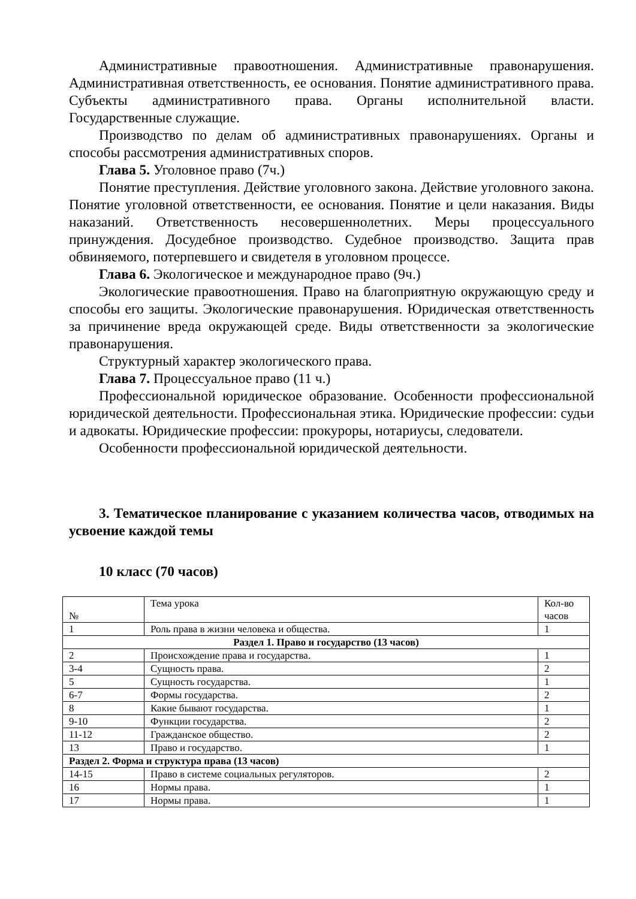Административные правоотношения. Административные правонарушения. Административная ответственность, ее основания. Понятие административного права. Субъекты административного права. Органы исполнительной власти. Государственные служащие.
Производство по делам об административных правонарушениях. Органы и способы рассмотрения административных споров.
Глава 5. Уголовное право (7ч.)
Понятие преступления. Действие уголовного закона. Действие уголовного закона. Понятие уголовной ответственности, ее основания. Понятие и цели наказания. Виды наказаний. Ответственность несовершеннолетних. Меры процессуального принуждения. Досудебное производство. Судебное производство. Защита прав обвиняемого, потерпевшего и свидетеля в уголовном процессе.
Глава 6. Экологическое и международное право (9ч.)
Экологические правоотношения. Право на благоприятную окружающую среду и способы его защиты. Экологические правонарушения. Юридическая ответственность за причинение вреда окружающей среде. Виды ответственности за экологические правонарушения.
Структурный характер экологического права.
Глава 7. Процессуальное право (11 ч.)
Профессиональной юридическое образование. Особенности профессиональной юридической деятельности. Профессиональная этика. Юридические профессии: судьи и адвокаты. Юридические профессии: прокуроры, нотариусы, следователи.
Особенности профессиональной юридической деятельности.
3. Тематическое планирование с указанием количества часов, отводимых на усвоение каждой темы
10 класс (70 часов)
| № | Тема урока | Кол-во часов |
| --- | --- | --- |
| 1 | Роль права в жизни человека и общества. | 1 |
| Раздел 1. Право и государство (13 часов) | | |
| 2 | Происхождение права и государства. | 1 |
| 3-4 | Сущность права. | 2 |
| 5 | Сущность государства. | 1 |
| 6-7 | Формы государства. | 2 |
| 8 | Какие бывают государства. | 1 |
| 9-10 | Функции государства. | 2 |
| 11-12 | Гражданское общество. | 2 |
| 13 | Право и государство. | 1 |
| Раздел 2. Форма и структура права (13 часов) | | |
| 14-15 | Право в системе социальных регуляторов. | 2 |
| 16 | Нормы права. | 1 |
| 17 | Нормы права. | 1 |